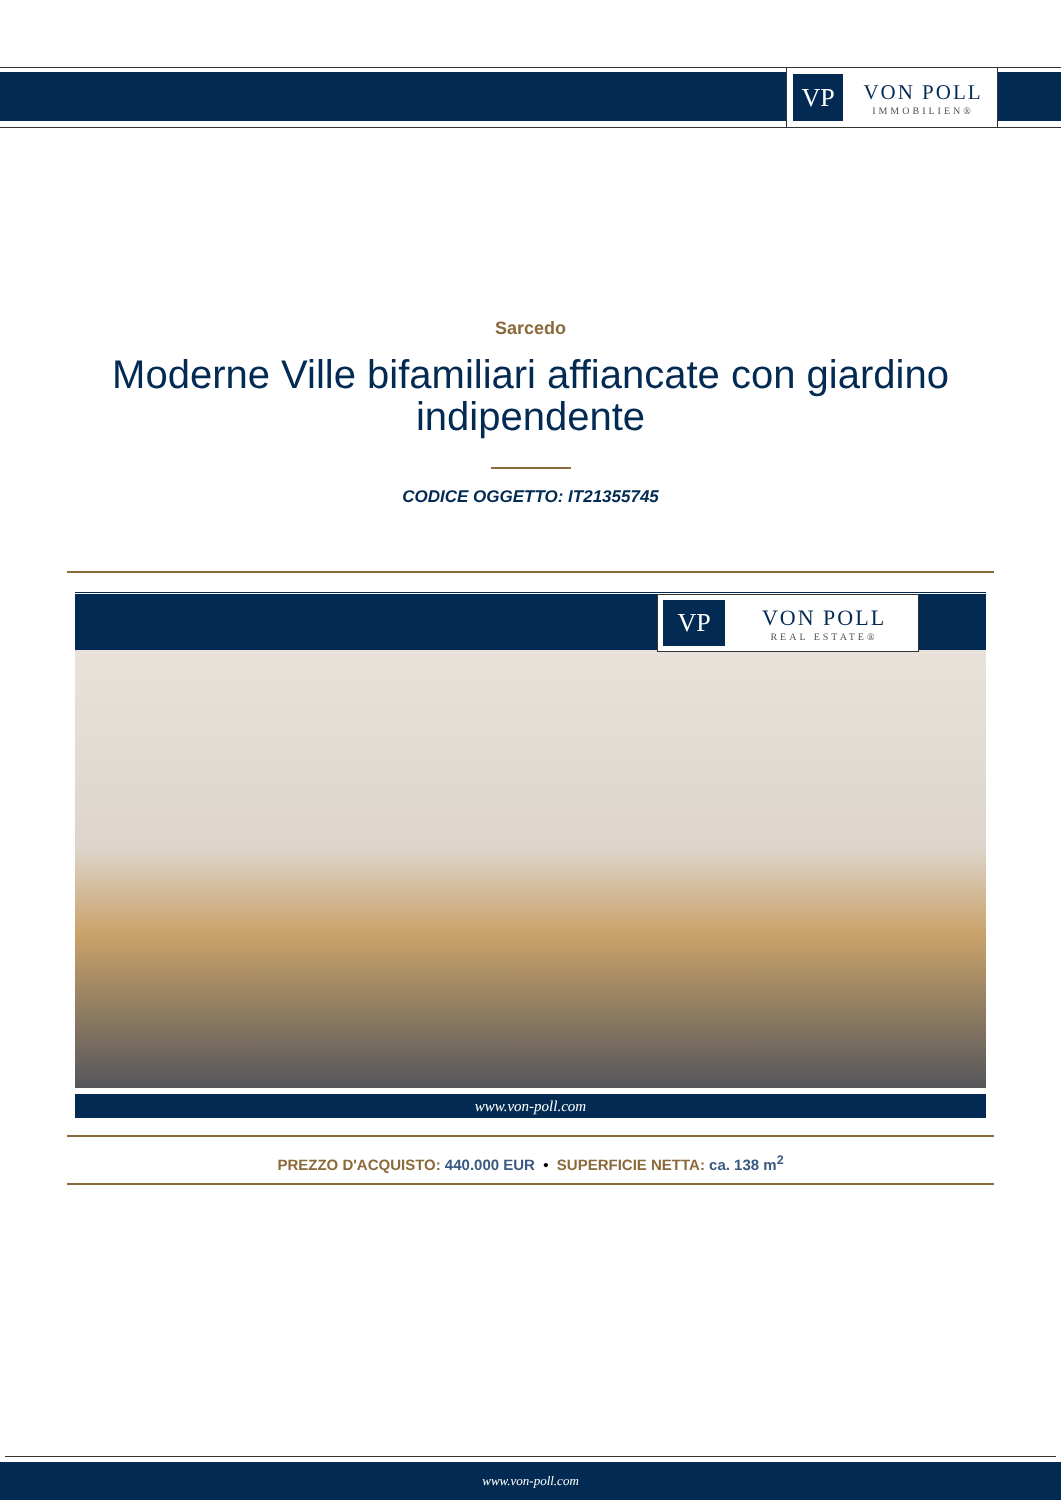VP
VON POLL
IMMOBILIEN®
Sarcedo
Moderne Ville bifamiliari affiancate con giardino indipendente
CODICE OGGETTO: IT21355745
VP
VON POLL
REAL ESTATE®
www.von-poll.com
PREZZO D'ACQUISTO: 440.000 EUR • SUPERFICIE NETTA: ca. 138 m<sup>2</sup>
www.von-poll.com